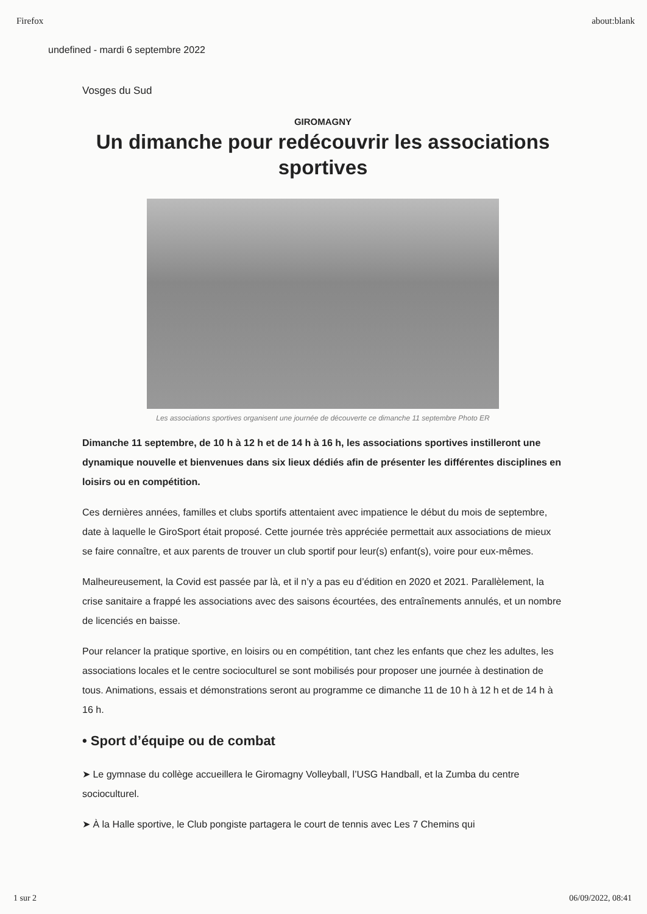Firefox about:blank
undefined - mardi 6 septembre 2022
Vosges du Sud
GIROMAGNY
Un dimanche pour redécouvrir les associations sportives
Les associations sportives organisent une journée de découverte ce dimanche 11 septembre Photo ER
Dimanche 11 septembre, de 10 h à 12 h et de 14 h à 16 h, les associations sportives instilleront une dynamique nouvelle et bienvenues dans six lieux dédiés afin de présenter les différentes disciplines en loisirs ou en compétition.
Ces dernières années, familles et clubs sportifs attentaient avec impatience le début du mois de septembre, date à laquelle le GiroSport était proposé. Cette journée très appréciée permettait aux associations de mieux se faire connaître, et aux parents de trouver un club sportif pour leur(s) enfant(s), voire pour eux-mêmes.
Malheureusement, la Covid est passée par là, et il n’y a pas eu d’édition en 2020 et 2021. Parallèlement, la crise sanitaire a frappé les associations avec des saisons écourtées, des entraînements annulés, et un nombre de licenciés en baisse.
Pour relancer la pratique sportive, en loisirs ou en compétition, tant chez les enfants que chez les adultes, les associations locales et le centre socioculturel se sont mobilisés pour proposer une journée à destination de tous. Animations, essais et démonstrations seront au programme ce dimanche 11 de 10 h à 12 h et de 14 h à 16 h.
• Sport d’équipe ou de combat
➤ Le gymnase du collège accueillera le Giromagny Volleyball, l’USG Handball, et la Zumba du centre socioculturel.
➤ À la Halle sportive, le Club pongiste partagera le court de tennis avec Les 7 Chemins qui
1 sur 2 06/09/2022, 08:41